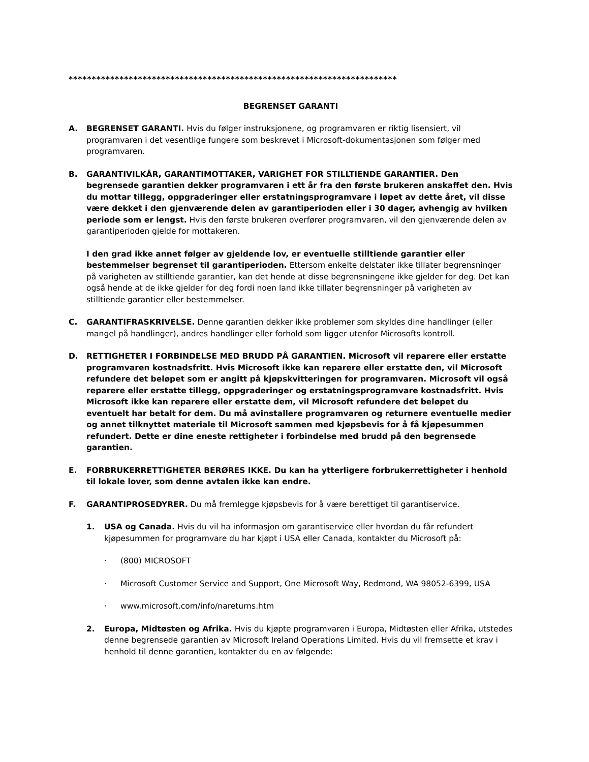***********************************************************************
BEGRENSET GARANTI
A. BEGRENSET GARANTI. Hvis du følger instruksjonene, og programvaren er riktig lisensiert, vil programvaren i det vesentlige fungere som beskrevet i Microsoft-dokumentasjonen som følger med programvaren.
B. GARANTIVILKÅR, GARANTIMOTTAKER, VARIGHET FOR STILLTIENDE GARANTIER. Den begrensede garantien dekker programvaren i ett år fra den første brukeren anskaffet den. Hvis du mottar tillegg, oppgraderinger eller erstatningsprogramvare i løpet av dette året, vil disse være dekket i den gjenværende delen av garantiperioden eller i 30 dager, avhengig av hvilken periode som er lengst. Hvis den første brukeren overfører programvaren, vil den gjenværende delen av garantiperioden gjelde for mottakeren.
I den grad ikke annet følger av gjeldende lov, er eventuelle stilltiende garantier eller bestemmelser begrenset til garantiperioden. Ettersom enkelte delstater ikke tillater begrensninger på varigheten av stilltiende garantier, kan det hende at disse begrensningene ikke gjelder for deg. Det kan også hende at de ikke gjelder for deg fordi noen land ikke tillater begrensninger på varigheten av stilltiende garantier eller bestemmelser.
C. GARANTIFRASKRIVELSE. Denne garantien dekker ikke problemer som skyldes dine handlinger (eller mangel på handlinger), andres handlinger eller forhold som ligger utenfor Microsofts kontroll.
D. RETTIGHETER I FORBINDELSE MED BRUDD PÅ GARANTIEN. Microsoft vil reparere eller erstatte programvaren kostnadsfritt. Hvis Microsoft ikke kan reparere eller erstatte den, vil Microsoft refundere det beløpet som er angitt på kjøpskvitteringen for programvaren. Microsoft vil også reparere eller erstatte tillegg, oppgraderinger og erstatningsprogramvare kostnadsfritt. Hvis Microsoft ikke kan reparere eller erstatte dem, vil Microsoft refundere det beløpet du eventuelt har betalt for dem. Du må avinstallere programvaren og returnere eventuelle medier og annet tilknyttet materiale til Microsoft sammen med kjøpsbevis for å få kjøpesummen refundert. Dette er dine eneste rettigheter i forbindelse med brudd på den begrensede garantien.
E. FORBRUKERRETTIGHETER BERØRES IKKE. Du kan ha ytterligere forbrukerrettigheter i henhold til lokale lover, som denne avtalen ikke kan endre.
F. GARANTIPROSEDYRER. Du må fremlegge kjøpsbevis for å være berettiget til garantiservice.
1. USA og Canada. Hvis du vil ha informasjon om garantiservice eller hvordan du får refundert kjøpesummen for programvare du har kjøpt i USA eller Canada, kontakter du Microsoft på:
· (800) MICROSOFT
· Microsoft Customer Service and Support, One Microsoft Way, Redmond, WA 98052-6399, USA
· www.microsoft.com/info/nareturns.htm
2. Europa, Midtøsten og Afrika. Hvis du kjøpte programvaren i Europa, Midtøsten eller Afrika, utstedes denne begrensede garantien av Microsoft Ireland Operations Limited. Hvis du vil fremsette et krav i henhold til denne garantien, kontakter du en av følgende: